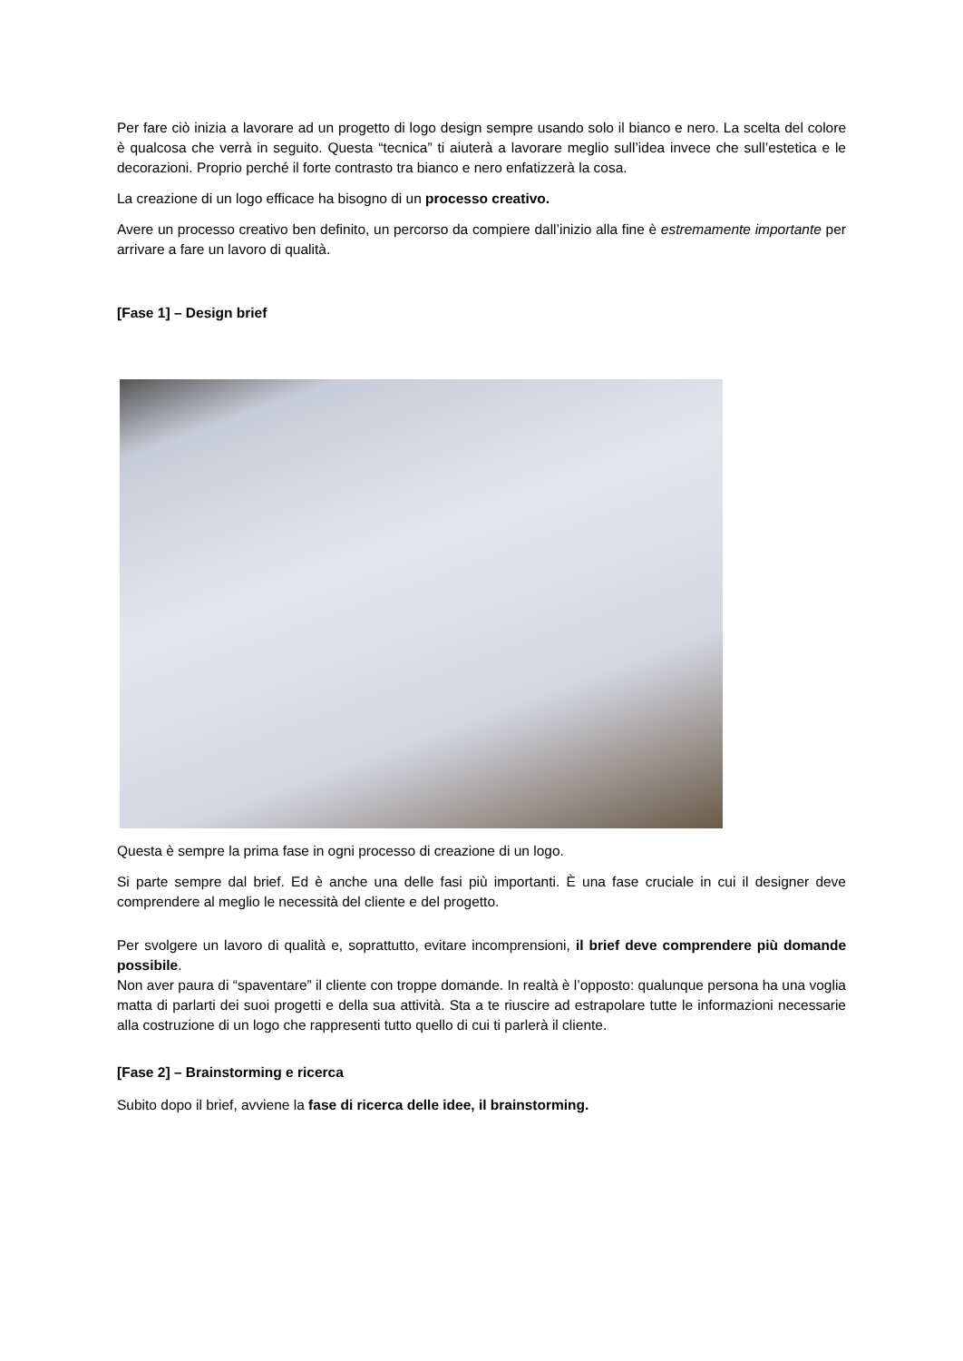Per fare ciò inizia a lavorare ad un progetto di logo design sempre usando solo il bianco e nero. La scelta del colore è qualcosa che verrà in seguito. Questa “tecnica” ti aiuterà a lavorare meglio sull’idea invece che sull’estetica e le decorazioni. Proprio perché il forte contrasto tra bianco e nero enfatizzerà la cosa.
La creazione di un logo efficace ha bisogno di un processo creativo.
Avere un processo creativo ben definito, un percorso da compiere dall’inizio alla fine è estremamente importante per arrivare a fare un lavoro di qualità.
[Fase 1] – Design brief
Questa è sempre la prima fase in ogni processo di creazione di un logo.
Si parte sempre dal brief. Ed è anche una delle fasi più importanti. È una fase cruciale in cui il designer deve comprendere al meglio le necessità del cliente e del progetto.
Per svolgere un lavoro di qualità e, soprattutto, evitare incomprensioni, il brief deve comprendere più domande possibile.
Non aver paura di “spaventare” il cliente con troppe domande. In realtà è l’opposto: qualunque persona ha una voglia matta di parlarti dei suoi progetti e della sua attività. Sta a te riuscire ad estrapolare tutte le informazioni necessarie alla costruzione di un logo che rappresenti tutto quello di cui ti parlerà il cliente.
[Fase 2] – Brainstorming e ricerca
Subito dopo il brief, avviene la fase di ricerca delle idee, il brainstorming.